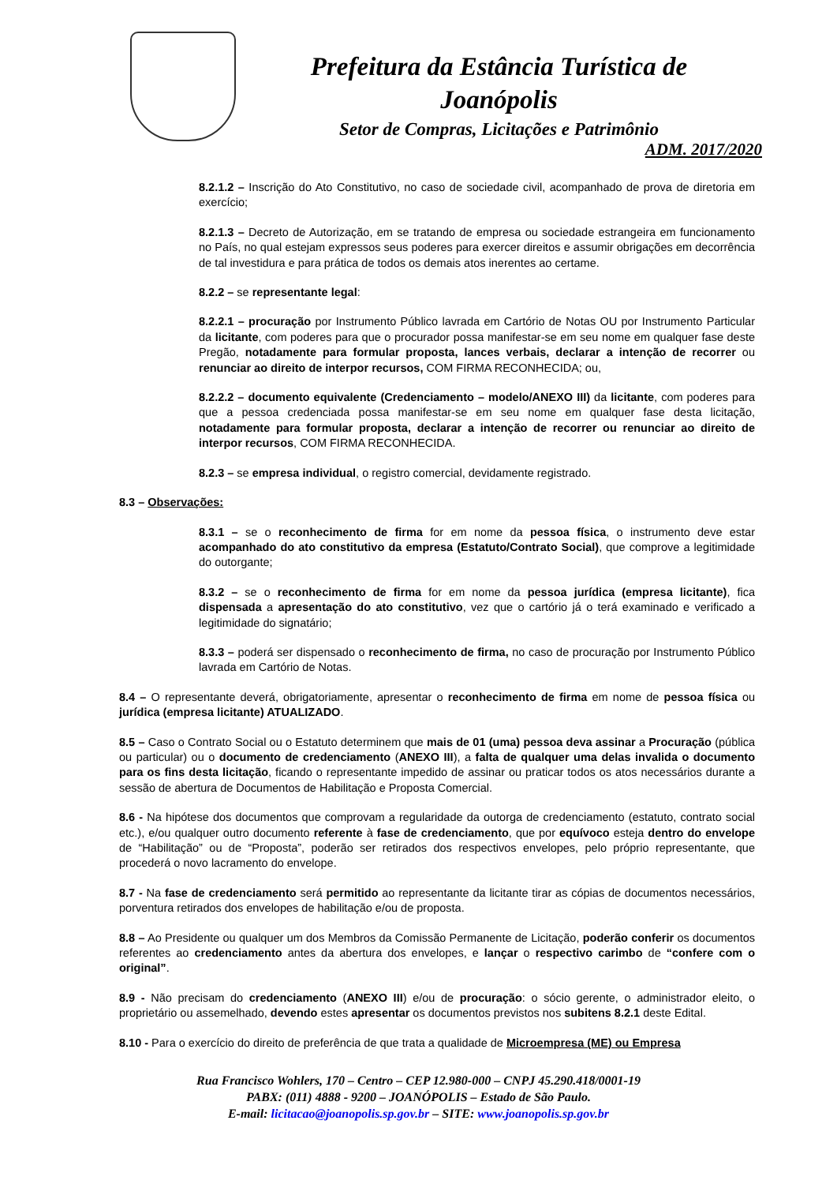Prefeitura da Estância Turística de
Joanópolis
Setor de Compras, Licitações e Patrimônio
ADM. 2017/2020
8.2.1.2 – Inscrição do Ato Constitutivo, no caso de sociedade civil, acompanhado de prova de diretoria em exercício;
8.2.1.3 – Decreto de Autorização, em se tratando de empresa ou sociedade estrangeira em funcionamento no País, no qual estejam expressos seus poderes para exercer direitos e assumir obrigações em decorrência de tal investidura e para prática de todos os demais atos inerentes ao certame.
8.2.2 – se representante legal:
8.2.2.1 – procuração por Instrumento Público lavrada em Cartório de Notas OU por Instrumento Particular da licitante, com poderes para que o procurador possa manifestar-se em seu nome em qualquer fase deste Pregão, notadamente para formular proposta, lances verbais, declarar a intenção de recorrer ou renunciar ao direito de interpor recursos, COM FIRMA RECONHECIDA; ou,
8.2.2.2 – documento equivalente (Credenciamento – modelo/ANEXO III) da licitante, com poderes para que a pessoa credenciada possa manifestar-se em seu nome em qualquer fase desta licitação, notadamente para formular proposta, declarar a intenção de recorrer ou renunciar ao direito de interpor recursos, COM FIRMA RECONHECIDA.
8.2.3 – se empresa individual, o registro comercial, devidamente registrado.
8.3 – Observações:
8.3.1 – se o reconhecimento de firma for em nome da pessoa física, o instrumento deve estar acompanhado do ato constitutivo da empresa (Estatuto/Contrato Social), que comprove a legitimidade do outorgante;
8.3.2 – se o reconhecimento de firma for em nome da pessoa jurídica (empresa licitante), fica dispensada a apresentação do ato constitutivo, vez que o cartório já o terá examinado e verificado a legitimidade do signatário;
8.3.3 – poderá ser dispensado o reconhecimento de firma, no caso de procuração por Instrumento Público lavrada em Cartório de Notas.
8.4 – O representante deverá, obrigatoriamente, apresentar o reconhecimento de firma em nome de pessoa física ou jurídica (empresa licitante) ATUALIZADO.
8.5 – Caso o Contrato Social ou o Estatuto determinem que mais de 01 (uma) pessoa deva assinar a Procuração (pública ou particular) ou o documento de credenciamento (ANEXO III), a falta de qualquer uma delas invalida o documento para os fins desta licitação, ficando o representante impedido de assinar ou praticar todos os atos necessários durante a sessão de abertura de Documentos de Habilitação e Proposta Comercial.
8.6 - Na hipótese dos documentos que comprovam a regularidade da outorga de credenciamento (estatuto, contrato social etc.), e/ou qualquer outro documento referente à fase de credenciamento, que por equívoco esteja dentro do envelope de “Habilitação” ou de “Proposta”, poderão ser retirados dos respectivos envelopes, pelo próprio representante, que procederá o novo lacramento do envelope.
8.7 - Na fase de credenciamento será permitido ao representante da licitante tirar as cópias de documentos necessários, porventura retirados dos envelopes de habilitação e/ou de proposta.
8.8 – Ao Presidente ou qualquer um dos Membros da Comissão Permanente de Licitação, poderão conferir os documentos referentes ao credenciamento antes da abertura dos envelopes, e lançar o respectivo carimbo de “confere com o original”.
8.9 - Não precisam do credenciamento (ANEXO III) e/ou de procuração: o sócio gerente, o administrador eleito, o proprietário ou assemelhado, devendo estes apresentar os documentos previstos nos subitens 8.2.1 deste Edital.
8.10 - Para o exercício do direito de preferência de que trata a qualidade de Microempresa (ME) ou Empresa
Rua Francisco Wohlers, 170 – Centro – CEP 12.980-000 – CNPJ 45.290.418/0001-19
PABX: (011) 4888 - 9200 – JOANÓPOLIS – Estado de São Paulo.
E-mail: licitacao@joanopolis.sp.gov.br – SITE: www.joanopolis.sp.gov.br